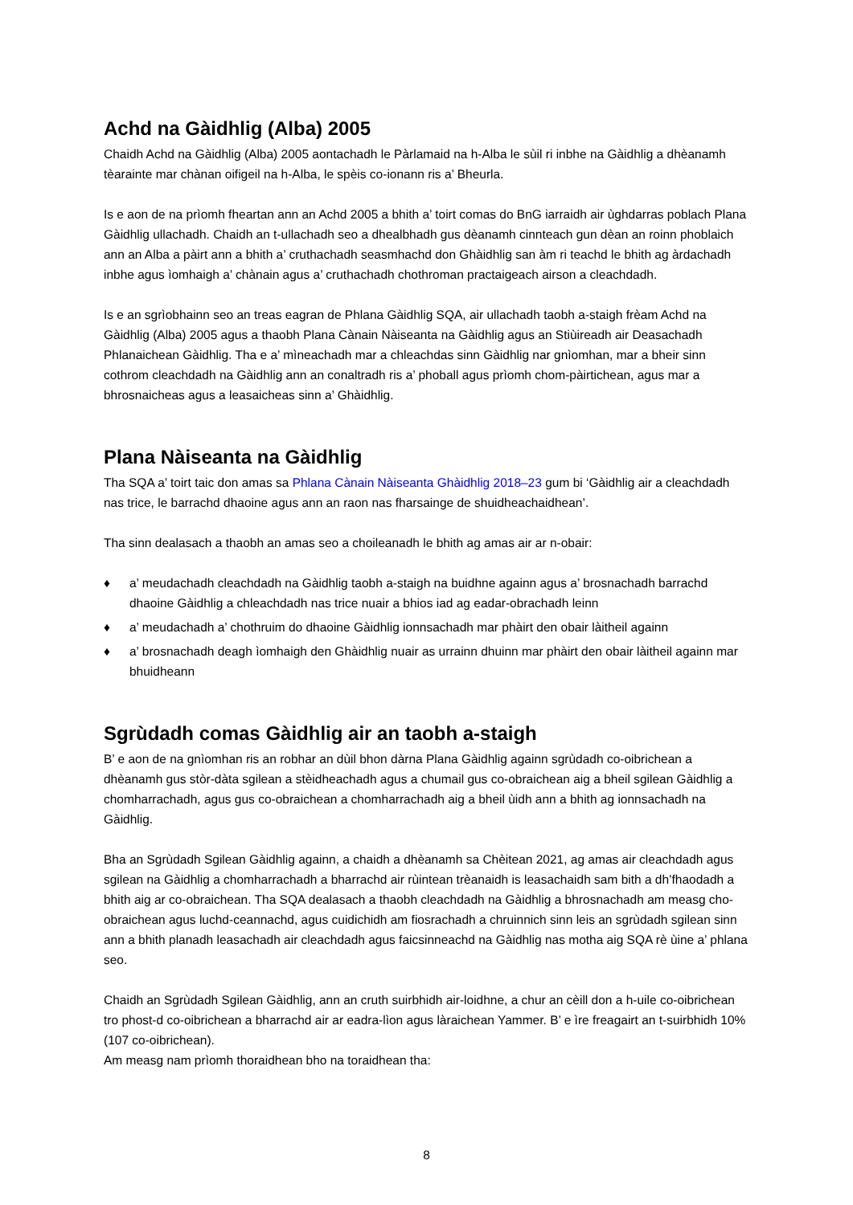Achd na Gàidhlig (Alba) 2005
Chaidh Achd na Gàidhlig (Alba) 2005 aontachadh le Pàrlamaid na h-Alba le sùil ri inbhe na Gàidhlig a dhèanamh tèarainte mar chànan oifigeil na h-Alba, le spèis co-ionann ris a’ Bheurla.
Is e aon de na prìomh fheartan ann an Achd 2005 a bhith a’ toirt comas do BnG iarraidh air ùghdarras poblach Plana Gàidhlig ullachadh. Chaidh an t-ullachadh seo a dhealbhadh gus dèanamh cinnteach gun dèan an roinn phoblaich ann an Alba a pàirt ann a bhith a’ cruthachadh seasmhachd don Ghàidhlig san àm ri teachd le bhith ag àrdachadh inbhe agus ìomhaigh a’ chànain agus a’ cruthachadh chothroman practaigeach airson a cleachdadh.
Is e an sgrìobhainn seo an treas eagran de Phlana Gàidhlig SQA, air ullachadh taobh a-staigh frèam Achd na Gàidhlig (Alba) 2005 agus a thaobh Plana Cànain Nàiseanta na Gàidhlig agus an Stiùireadh air Deasachadh Phlanaichean Gàidhlig. Tha e a’ mìneachadh mar a chleachdas sinn Gàidhlig nar gnìomhan, mar a bheir sinn cothrom cleachdadh na Gàidhlig ann an conaltradh ris a’ phoball agus prìomh chom-pàirtichean, agus mar a bhrosnaicheas agus a leasaicheas sinn a’ Ghàidhlig.
Plana Nàiseanta na Gàidhlig
Tha SQA a’ toirt taic don amas sa Phlana Cànain Nàiseanta Ghàidhlig 2018–23 gum bi ‘Gàidhlig air a cleachdadh nas trice, le barrachd dhaoine agus ann an raon nas fharsainge de shuidheachaidhean’.
Tha sinn dealasach a thaobh an amas seo a choileanadh le bhith ag amas air ar n-obair:
♦ a’ meudachadh cleachdadh na Gàidhlig taobh a-staigh na buidhne againn agus a’ brosnachadh barrachd dhaoine Gàidhlig a chleachdadh nas trice nuair a bhios iad ag eadar-obrachadh leinn
♦ a’ meudachadh a’ chothruim do dhaoine Gàidhlig ionnsachadh mar phàirt den obair làitheil againn
♦ a’ brosnachadh deagh ìomhaigh den Ghàidhlig nuair as urrainn dhuinn mar phàirt den obair làitheil againn mar bhuidheann
Sgrùdadh comas Gàidhlig air an taobh a-staigh
B’ e aon de na gnìomhan ris an robhar an dùil bhon dàrna Plana Gàidhlig againn sgrùdadh co-oibrichean a dhèanamh gus stòr-dàta sgilean a stèidheachadh agus a chumail gus co-obraichean aig a bheil sgilean Gàidhlig a chomharrachadh, agus gus co-obraichean a chomharrachadh aig a bheil ùidh ann a bhith ag ionnsachadh na Gàidhlig.
Bha an Sgrùdadh Sgilean Gàidhlig againn, a chaidh a dhèanamh sa Chèitean 2021, ag amas air cleachdadh agus sgilean na Gàidhlig a chomharrachadh a bharrachd air rùintean trèanaidh is leasachaidh sam bith a dh’fhaodadh a bhith aig ar co-obraichean. Tha SQA dealasach a thaobh cleachdadh na Gàidhlig a bhrosnachadh am measg cho-obraichean agus luchd-ceannachd, agus cuidichidh am fiosrachadh a chruinnich sinn leis an sgrùdadh sgilean sinn ann a bhith planadh leasachadh air cleachdadh agus faicsinneachd na Gàidhlig nas motha aig SQA rè ùine a’ phlana seo.
Chaidh an Sgrùdadh Sgilean Gàidhlig, ann an cruth suirbhidh air-loidhne, a chur an cèill don a h-uile co-oibrichean tro phost-d co-oibrichean a bharrachd air ar eadra-lìon agus làraichean Yammer. B’ e ìre freagairt an t-suirbhidh 10% (107 co-oibrichean).
Am measg nam prìomh thoraidhean bho na toraidhean tha:
8